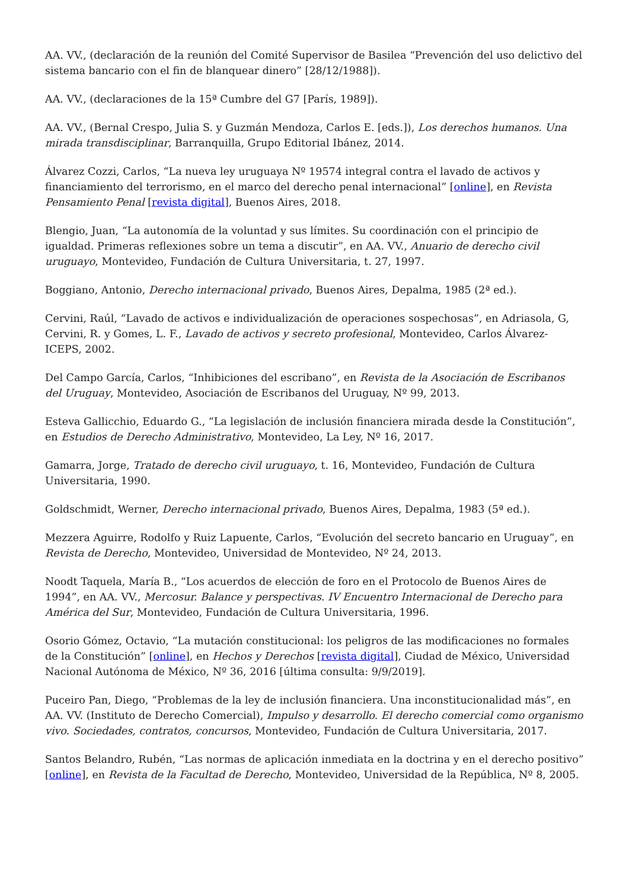AA. VV., (declaración de la reunión del Comité Supervisor de Basilea “Prevención del uso delictivo del sistema bancario con el fin de blanquear dinero” [28/12/1988]).
AA. VV., (declaraciones de la 15ª Cumbre del G7 [París, 1989]).
AA. VV., (Bernal Crespo, Julia S. y Guzmán Mendoza, Carlos E. [eds.]), Los derechos humanos. Una mirada transdisciplinar, Barranquilla, Grupo Editorial Ibánez, 2014.
Álvarez Cozzi, Carlos, “La nueva ley uruguaya Nº 19574 integral contra el lavado de activos y financiamiento del terrorismo, en el marco del derecho penal internacional” [online], en Revista Pensamiento Penal [revista digital], Buenos Aires, 2018.
Blengio, Juan, “La autonomía de la voluntad y sus límites. Su coordinación con el principio de igualdad. Primeras reflexiones sobre un tema a discutir”, en AA. VV., Anuario de derecho civil uruguayo, Montevideo, Fundación de Cultura Universitaria, t. 27, 1997.
Boggiano, Antonio, Derecho internacional privado, Buenos Aires, Depalma, 1985 (2ª ed.).
Cervini, Raúl, “Lavado de activos e individualización de operaciones sospechosas”, en Adriasola, G, Cervini, R. y Gomes, L. F., Lavado de activos y secreto profesional, Montevideo, Carlos Álvarez-ICEPS, 2002.
Del Campo García, Carlos, “Inhibiciones del escribano”, en Revista de la Asociación de Escribanos del Uruguay, Montevideo, Asociación de Escribanos del Uruguay, Nº 99, 2013.
Esteva Gallicchio, Eduardo G., “La legislación de inclusión financiera mirada desde la Constitución”, en Estudios de Derecho Administrativo, Montevideo, La Ley, Nº 16, 2017.
Gamarra, Jorge, Tratado de derecho civil uruguayo, t. 16, Montevideo, Fundación de Cultura Universitaria, 1990.
Goldschmidt, Werner, Derecho internacional privado, Buenos Aires, Depalma, 1983 (5ª ed.).
Mezzera Aguirre, Rodolfo y Ruiz Lapuente, Carlos, “Evolución del secreto bancario en Uruguay”, en Revista de Derecho, Montevideo, Universidad de Montevideo, Nº 24, 2013.
Noodt Taquela, María B., “Los acuerdos de elección de foro en el Protocolo de Buenos Aires de 1994”, en AA. VV., Mercosur. Balance y perspectivas. IV Encuentro Internacional de Derecho para América del Sur, Montevideo, Fundación de Cultura Universitaria, 1996.
Osorio Gómez, Octavio, “La mutación constitucional: los peligros de las modificaciones no formales de la Constitución” [online], en Hechos y Derechos [revista digital], Ciudad de México, Universidad Nacional Autónoma de México, Nº 36, 2016 [última consulta: 9/9/2019].
Puceiro Pan, Diego, “Problemas de la ley de inclusión financiera. Una inconstitucionalidad más”, en AA. VV. (Instituto de Derecho Comercial), Impulso y desarrollo. El derecho comercial como organismo vivo. Sociedades, contratos, concursos, Montevideo, Fundación de Cultura Universitaria, 2017.
Santos Belandro, Rubén, “Las normas de aplicación inmediata en la doctrina y en el derecho positivo” [online], en Revista de la Facultad de Derecho, Montevideo, Universidad de la República, Nº 8, 2005.